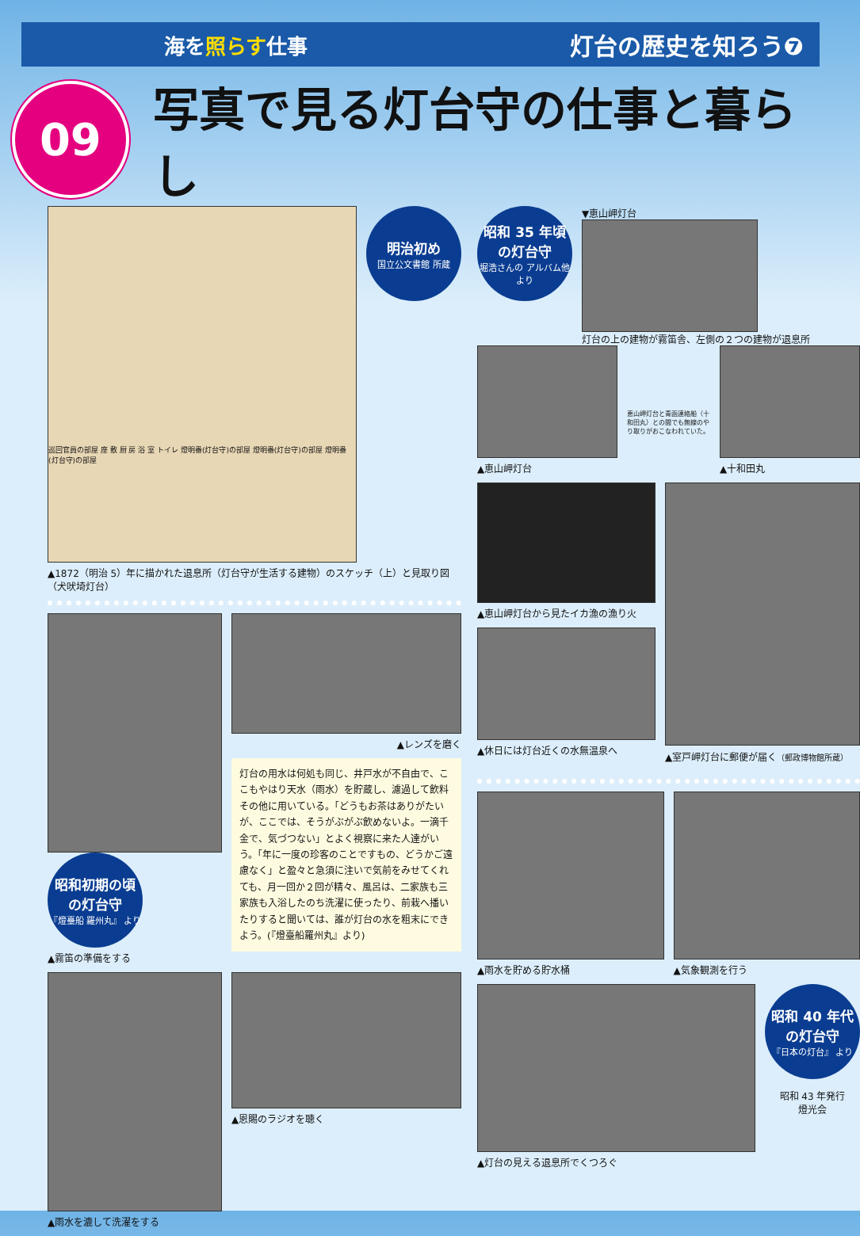海を照らす仕事
灯台の歴史を知ろう❼
09
写真で見る灯台守の仕事と暮らし
巡回官員の部屋 座 敷 厨 房 浴 室 トイレ 燈明番(灯台守)の部屋 燈明番(灯台守)の部屋 燈明番(灯台守)の部屋
明治初め
国立公文書館 所蔵
▲1872（明治 5）年に描かれた退息所（灯台守が生活する建物）のスケッチ（上）と見取り図（犬吠埼灯台）
昭和初期の頃 の灯台守
『燈臺船 羅州丸』 より
▲霧笛の準備をする
▲レンズを磨く
灯台の用水は何処も同じ、井戸水が不自由で、ここもやはり天水（雨水）を貯蔵し、濾過して飲料その他に用いている。「どうもお茶はありがたいが、ここでは、そうがぶがぶ飲めないよ。一滴千金で、気づつない」とよく視察に来た人達がいう。「年に一度の珍客のことですもの、どうかご遠慮なく」と盈々と急須に注いで気前をみせてくれても、月一回か２回が精々、風呂は、二家族も三家族も入浴したのち洗濯に使ったり、前栽へ播いたりすると聞いては、誰が灯台の水を粗末にできよう。(『燈臺船羅州丸』より)
▲雨水を漉して洗濯をする ▲恩賜のラジオを聴く
昭和 35 年頃 の灯台守
堀浩さんの アルバム他より
▼恵山岬灯台
灯台の上の建物が霧笛舎、左側の２つの建物が退息所
▲恵山岬灯台
恵山岬灯台と青函連絡船（十和田丸）との間でも無線のやり取りがおこなわれていた。
▲十和田丸
▲恵山岬灯台から見たイカ漁の漁り火
▲休日には灯台近くの水無温泉へ
▲室戸岬灯台に郵便が届く（郵政博物館所蔵）
▲雨水を貯める貯水桶 ▲気象観測を行う
▲灯台の見える退息所でくつろぐ
昭和 40 年代 の灯台守
『日本の灯台』 より
昭和 43 年発行
燈光会